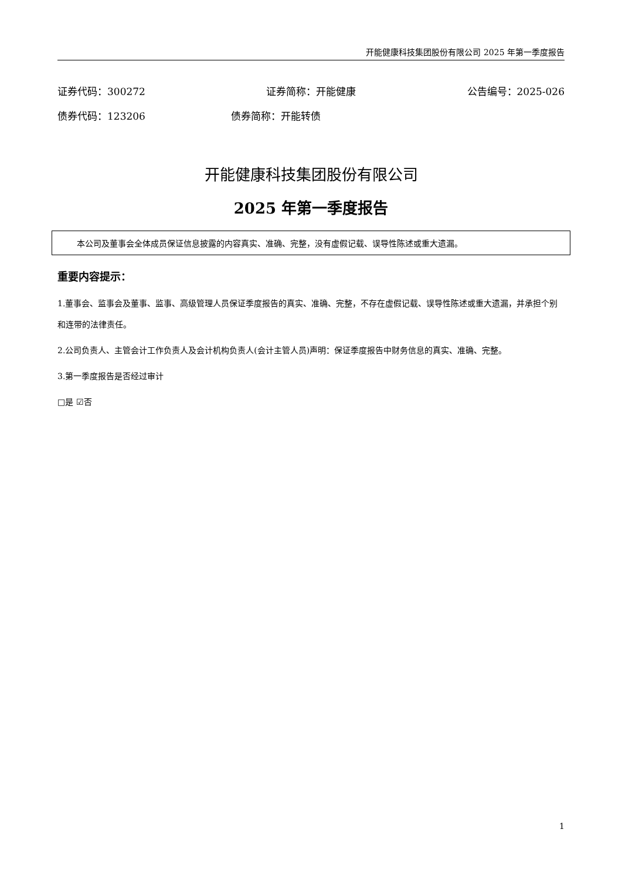开能健康科技集团股份有限公司 2025 年第一季度报告
证券代码：300272 证券简称：开能健康 公告编号：2025-026
债券代码：123206 债券简称：开能转债
开能健康科技集团股份有限公司
2025 年第一季度报告
本公司及董事会全体成员保证信息披露的内容真实、准确、完整，没有虚假记载、误导性陈述或重大遗漏。
重要内容提示：
1.董事会、监事会及董事、监事、高级管理人员保证季度报告的真实、准确、完整，不存在虚假记载、误导性陈述或重大遗漏，并承担个别和连带的法律责任。
2.公司负责人、主管会计工作负责人及会计机构负责人(会计主管人员)声明：保证季度报告中财务信息的真实、准确、完整。
3.第一季度报告是否经过审计
□是 ☑否
1